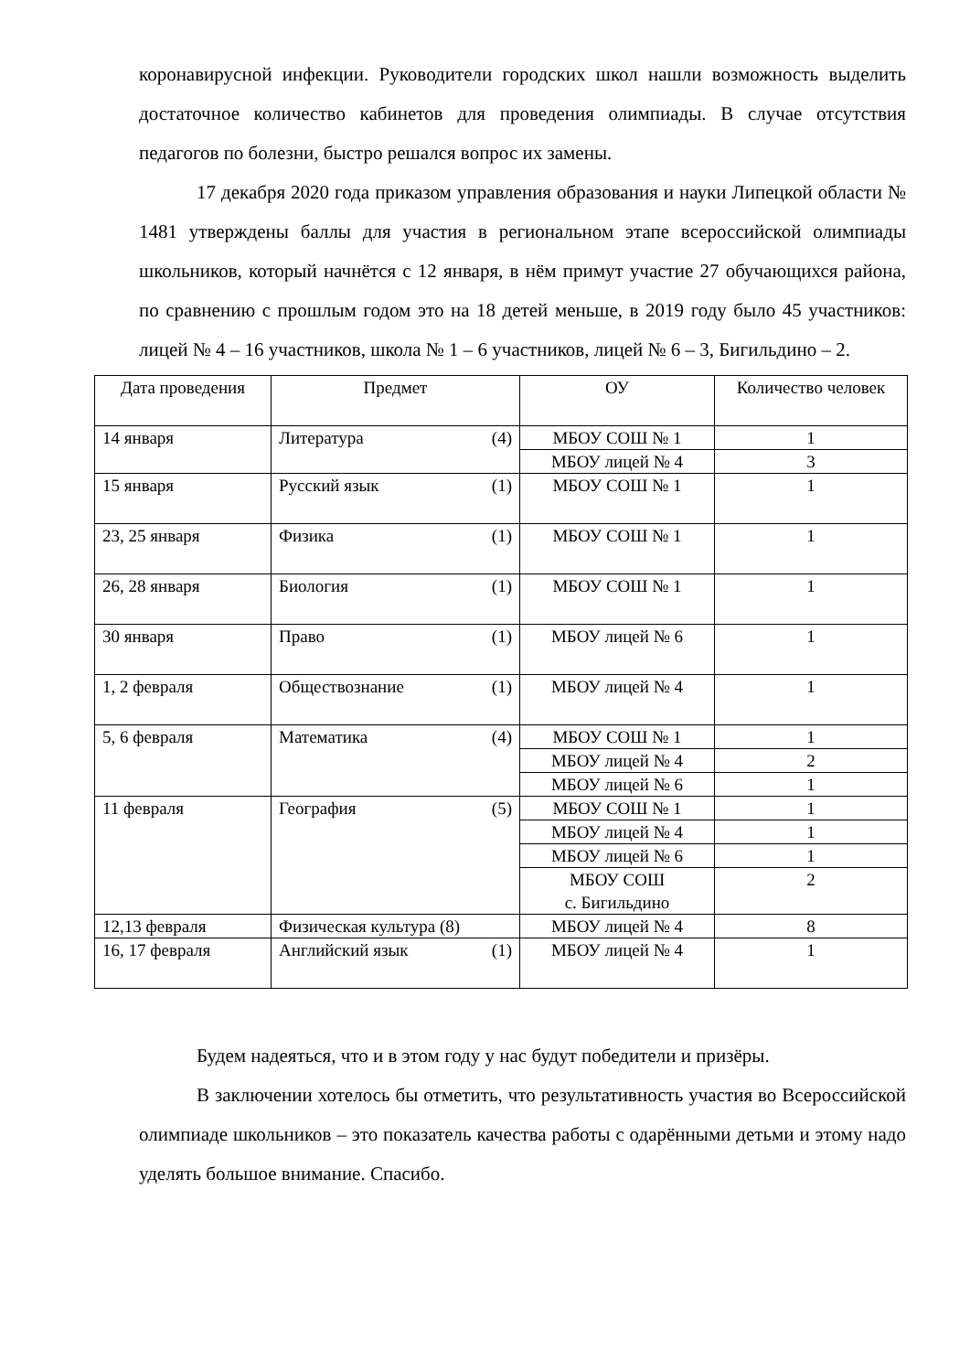коронавирусной инфекции. Руководители городских школ нашли возможность выделить достаточное количество кабинетов для проведения олимпиады. В случае отсутствия педагогов по болезни, быстро решался вопрос их замены.
17 декабря 2020 года приказом управления образования и науки Липецкой области № 1481 утверждены баллы для участия в региональном этапе всероссийской олимпиады школьников, который начнётся с 12 января, в нём примут участие 27 обучающихся района, по сравнению с прошлым годом это на 18 детей меньше, в 2019 году было 45 участников: лицей № 4 – 16 участников, школа № 1 – 6 участников, лицей № 6 – 3, Бигильдино – 2.
| Дата проведения | Предмет | ОУ | Количество человек |
| --- | --- | --- | --- |
| 14 января | Литература (4) | МБОУ СОШ № 1 | 1 |
| | | МБОУ лицей № 4 | 3 |
| 15 января | Русский язык (1) | МБОУ СОШ № 1 | 1 |
| 23, 25 января | Физика (1) | МБОУ СОШ № 1 | 1 |
| 26, 28 января | Биология (1) | МБОУ СОШ № 1 | 1 |
| 30 января | Право (1) | МБОУ лицей № 6 | 1 |
| 1, 2 февраля | Обществознание (1) | МБОУ лицей № 4 | 1 |
| 5, 6 февраля | Математика (4) | МБОУ СОШ № 1 | 1 |
| | | МБОУ лицей № 4 | 2 |
| | | МБОУ лицей № 6 | 1 |
| 11 февраля | География (5) | МБОУ СОШ № 1 | 1 |
| | | МБОУ лицей № 4 | 1 |
| | | МБОУ лицей № 6 | 1 |
| | | МБОУ СОШ с. Бигильдино | 2 |
| 12,13 февраля | Физическая культура (8) | МБОУ лицей № 4 | 8 |
| 16, 17 февраля | Английский язык (1) | МБОУ лицей № 4 | 1 |
Будем надеяться, что и в этом году у нас будут победители и призёры.
В заключении хотелось бы отметить, что результативность участия во Всероссийской олимпиаде школьников – это показатель качества работы с одарёнными детьми и этому надо уделять большое внимание. Спасибо.